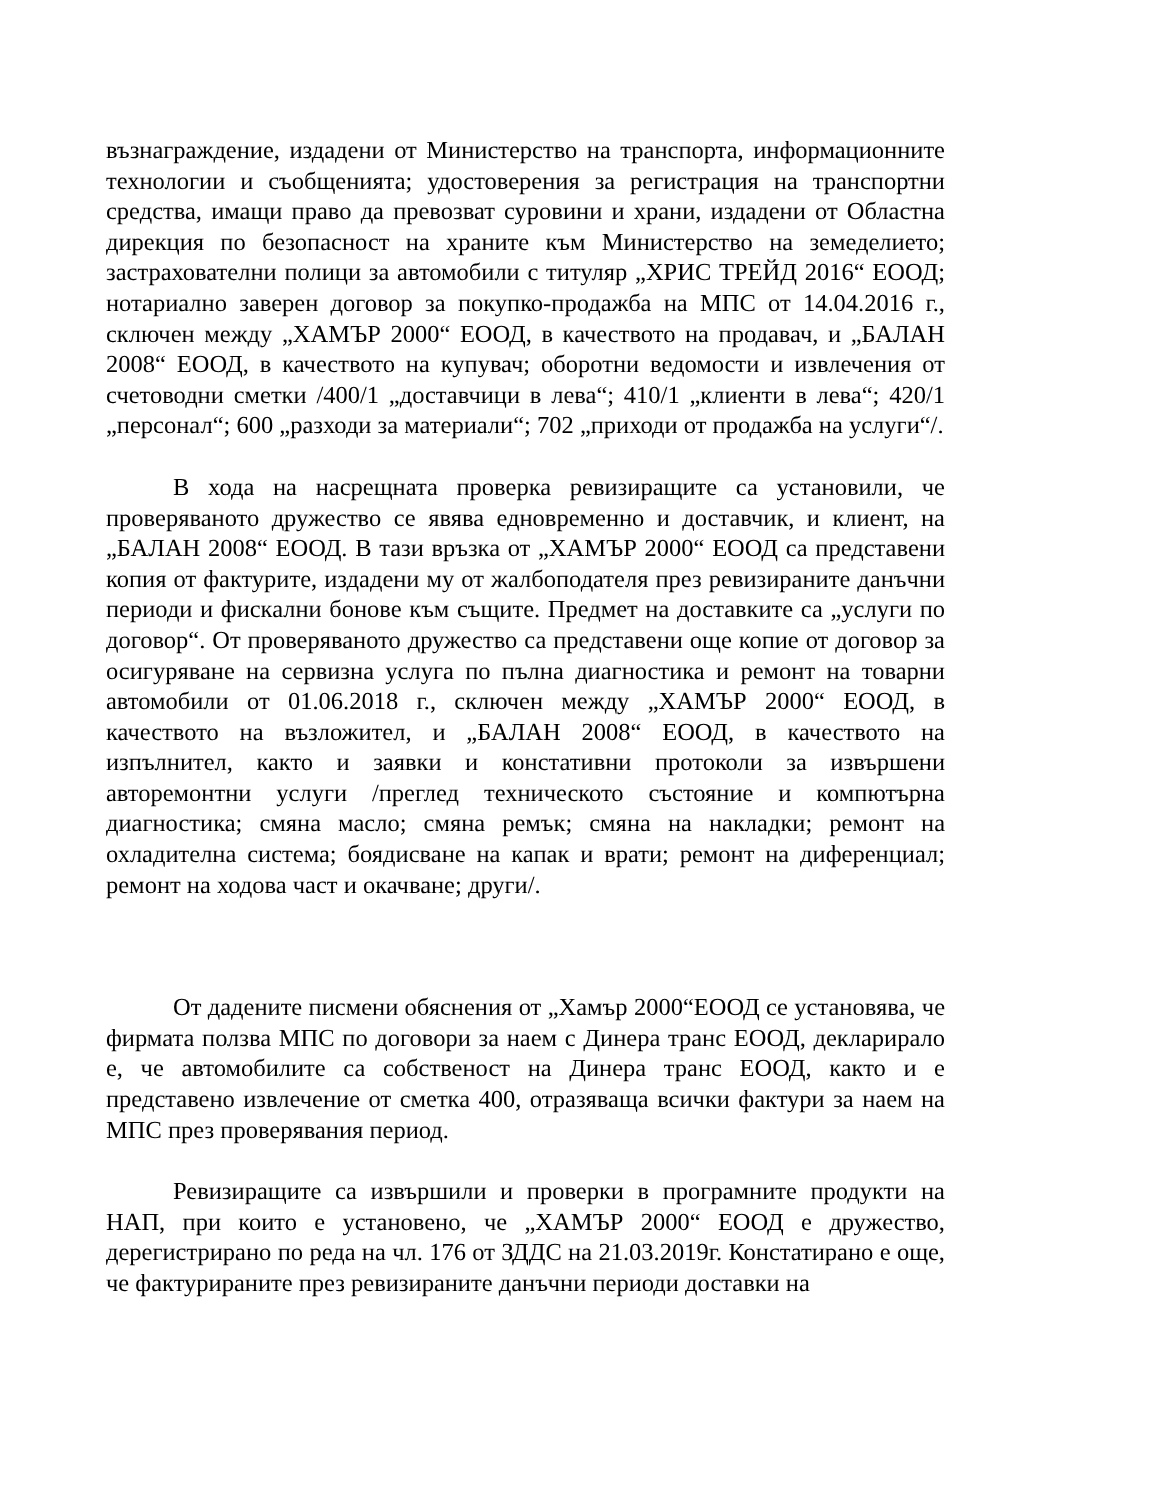възнаграждение, издадени от Министерство на транспорта, информационните технологии и съобщенията; удостоверения за регистрация на транспортни средства, имащи право да превозват суровини и храни, издадени от Областна дирекция по безопасност на храните към Министерство на земеделието; застрахователни полици за автомобили с титуляр „ХРИС ТРЕЙД 2016“ ЕООД; нотариално заверен договор за покупко-продажба на МПС от 14.04.2016 г., сключен между „ХАМЪР 2000“ ЕООД, в качеството на продавач, и „БАЛАН 2008“ ЕООД, в качеството на купувач; оборотни ведомости и извлечения от счетоводни сметки /400/1 „доставчици в лева“; 410/1 „клиенти в лева“; 420/1 „персонал“; 600 „разходи за материали“; 702 „приходи от продажба на услуги“/.
В хода на насрещната проверка ревизиращите са установили, че проверяваното дружество се явява едновременно и доставчик, и клиент, на „БАЛАН 2008“ ЕООД. В тази връзка от „ХАМЪР 2000“ ЕООД са представени копия от фактурите, издадени му от жалбоподателя през ревизираните данъчни периоди и фискални бонове към същите. Предмет на доставките са „услуги по договор“. От проверяваното дружество са представени още копие от договор за осигуряване на сервизна услуга по пълна диагностика и ремонт на товарни автомобили от 01.06.2018 г., сключен между „ХАМЪР 2000“ ЕООД, в качеството на възложител, и „БАЛАН 2008“ ЕООД, в качеството на изпълнител, както и заявки и констативни протоколи за извършени авторемонтни услуги /преглед техническото състояние и компютърна диагностика; смяна масло; смяна ремък; смяна на накладки; ремонт на охладителна система; боядисване на капак и врати; ремонт на диференциал; ремонт на ходова част и окачване; други/.
От дадените писмени обяснения от „Хамър 2000“ЕООД се установява, че фирмата ползва МПС по договори за наем с Динера транс ЕООД, декларирало е, че автомобилите са собственост на Динера транс ЕООД, както и е представено извлечение от сметка 400, отразяваща всички фактури за наем на МПС през проверявания период.
Ревизиращите са извършили и проверки в програмните продукти на НАП, при които е установено, че „ХАМЪР 2000“ ЕООД е дружество, дерегистрирано по реда на чл. 176 от ЗДДС на 21.03.2019г. Констатирано е още, че фактурираните през ревизираните данъчни периоди доставки на